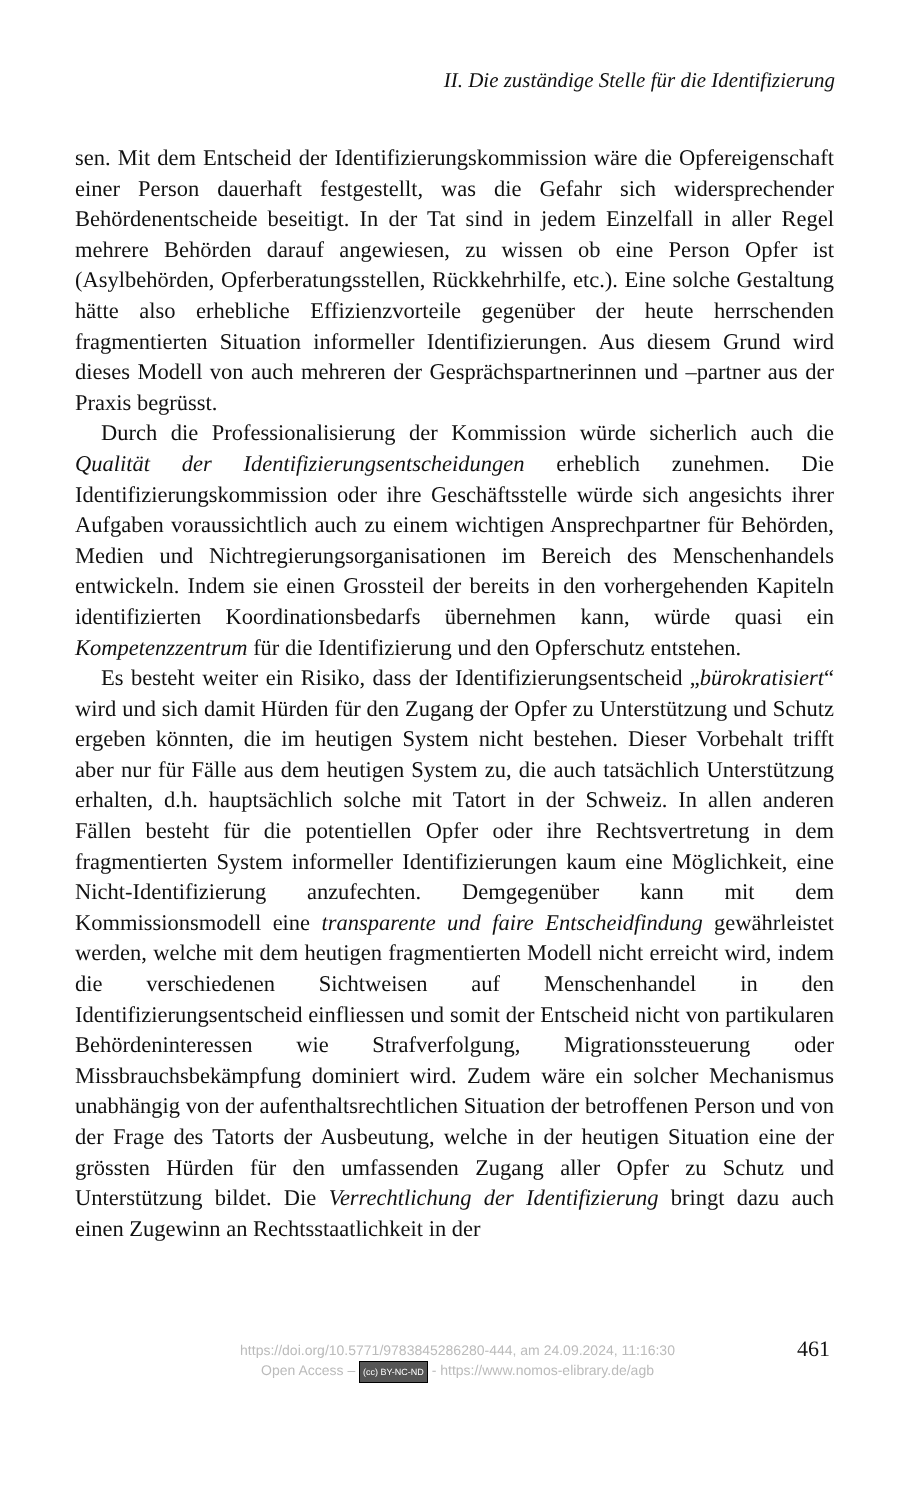II. Die zuständige Stelle für die Identifizierung
sen. Mit dem Entscheid der Identifizierungskommission wäre die Opfereigenschaft einer Person dauerhaft festgestellt, was die Gefahr sich widersprechender Behördenentscheide beseitigt. In der Tat sind in jedem Einzelfall in aller Regel mehrere Behörden darauf angewiesen, zu wissen ob eine Person Opfer ist (Asylbehörden, Opferberatungsstellen, Rückkehrhilfe, etc.). Eine solche Gestaltung hätte also erhebliche Effizienzvorteile gegenüber der heute herrschenden fragmentierten Situation informeller Identifizierungen. Aus diesem Grund wird dieses Modell von auch mehreren der Gesprächspartnerinnen und –partner aus der Praxis begrüsst.
Durch die Professionalisierung der Kommission würde sicherlich auch die Qualität der Identifizierungsentscheidungen erheblich zunehmen. Die Identifizierungskommission oder ihre Geschäftsstelle würde sich angesichts ihrer Aufgaben voraussichtlich auch zu einem wichtigen Ansprechpartner für Behörden, Medien und Nichtregierungsorganisationen im Bereich des Menschenhandels entwickeln. Indem sie einen Grossteil der bereits in den vorhergehenden Kapiteln identifizierten Koordinationsbedarfs übernehmen kann, würde quasi ein Kompetenzzentrum für die Identifizierung und den Opferschutz entstehen.
Es besteht weiter ein Risiko, dass der Identifizierungsentscheid „bürokratisiert“ wird und sich damit Hürden für den Zugang der Opfer zu Unterstützung und Schutz ergeben könnten, die im heutigen System nicht bestehen. Dieser Vorbehalt trifft aber nur für Fälle aus dem heutigen System zu, die auch tatsächlich Unterstützung erhalten, d.h. hauptsächlich solche mit Tatort in der Schweiz. In allen anderen Fällen besteht für die potentiellen Opfer oder ihre Rechtsvertretung in dem fragmentierten System informeller Identifizierungen kaum eine Möglichkeit, eine Nicht-Identifizierung anzufechten. Demgegenüber kann mit dem Kommissionsmodell eine transparente und faire Entscheidfindung gewährleistet werden, welche mit dem heutigen fragmentierten Modell nicht erreicht wird, indem die verschiedenen Sichtweisen auf Menschenhandel in den Identifizierungsentscheid einfliessen und somit der Entscheid nicht von partikularen Behördeninteressen wie Strafverfolgung, Migrationssteuerung oder Missbrauchsbekämpfung dominiert wird. Zudem wäre ein solcher Mechanismus unabhängig von der aufenthaltsrechtlichen Situation der betroffenen Person und von der Frage des Tatorts der Ausbeutung, welche in der heutigen Situation eine der grössten Hürden für den umfassenden Zugang aller Opfer zu Schutz und Unterstützung bildet. Die Verrechtlichung der Identifizierung bringt dazu auch einen Zugewinn an Rechtsstaatlichkeit in der
https://doi.org/10.5771/9783845286280-444, am 24.09.2024, 11:16:30
Open Access – (cc) BY-NC-ND - https://www.nomos-elibrary.de/agb
461